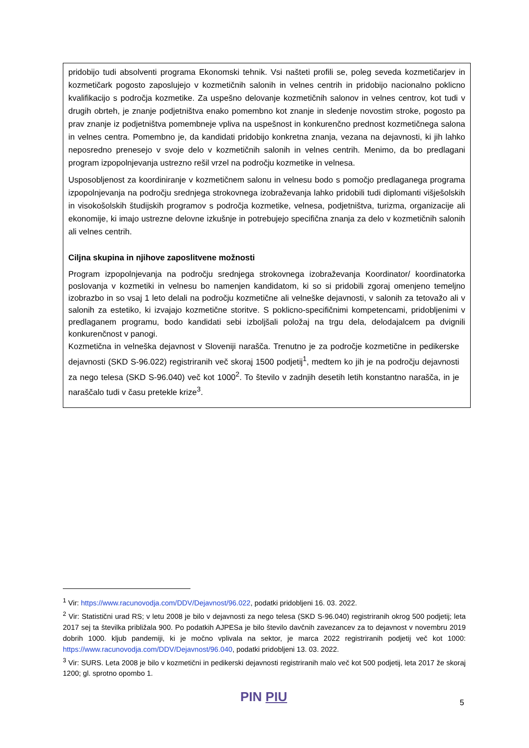pridobijo tudi absolventi programa Ekonomski tehnik. Vsi našteti profili se, poleg seveda kozmetičarjev in kozmetičark pogosto zaposlujejo v kozmetičnih salonih in velnes centrih in pridobijo nacionalno poklicno kvalifikacijo s področja kozmetike. Za uspešno delovanje kozmetičnih salonov in velnes centrov, kot tudi v drugih obrteh, je znanje podjetništva enako pomembno kot znanje in sledenje novostim stroke, pogosto pa prav znanje iz podjetništva pomembneje vpliva na uspešnost in konkurenčno prednost kozmetičnega salona in velnes centra. Pomembno je, da kandidati pridobijo konkretna znanja, vezana na dejavnosti, ki jih lahko neposredno prenesejo v svoje delo v kozmetičnih salonih in velnes centrih. Menimo, da bo predlagani program izpopolnjevanja ustrezno rešil vrzel na področju kozmetike in velnesa.
Usposobljenost za koordiniranje v kozmetičnem salonu in velnesu bodo s pomočjo predlaganega programa izpopolnjevanja na področju srednjega strokovnega izobraževanja lahko pridobili tudi diplomanti višješolskih in visokošolskih študijskih programov s področja kozmetike, velnesa, podjetništva, turizma, organizacije ali ekonomije, ki imajo ustrezne delovne izkušnje in potrebujejo specifična znanja za delo v kozmetičnih salonih ali velnes centrih.
Ciljna skupina in njihove zaposlitvene možnosti
Program izpopolnjevanja na področju srednjega strokovnega izobraževanja Koordinator/ koordinatorka poslovanja v kozmetiki in velnesu bo namenjen kandidatom, ki so si pridobili zgoraj omenjeno temeljno izobrazbo in so vsaj 1 leto delali na področju kozmetične ali velneške dejavnosti, v salonih za tetovažo ali v salonih za estetiko, ki izvajajo kozmetične storitve. S poklicno-specifičnimi kompetencami, pridobljenimi v predlaganem programu, bodo kandidati sebi izboljšali položaj na trgu dela, delodajalcem pa dvignili konkurenčnost v panogi.
Kozmetična in velneška dejavnost v Sloveniji narašča. Trenutno je za področje kozmetične in pedikerske dejavnosti (SKD S-96.022) registriranih več skoraj 1500 podjetij<sup>1</sup>, medtem ko jih je na področju dejavnosti za nego telesa (SKD S-96.040) več kot 1000<sup>2</sup>. To število v zadnjih desetih letih konstantno narašča, in je naraščalo tudi v času pretekle krize<sup>3</sup>.
<sup>1</sup> Vir: https://www.racunovodja.com/DDV/Dejavnost/96.022, podatki pridobljeni 16. 03. 2022.
<sup>2</sup> Vir: Statistični urad RS; v letu 2008 je bilo v dejavnosti za nego telesa (SKD S-96.040) registriranih okrog 500 podjetij; leta 2017 sej ta številka približala 900. Po podatkih AJPESa je bilo število davčnih zavezancev za to dejavnost v novembru 2019 dobrih 1000. kljub pandemiji, ki je močno vplivala na sektor, je marca 2022 registriranih podjetij več kot 1000: https://www.racunovodja.com/DDV/Dejavnost/96.040, podatki pridobljeni 13. 03. 2022.
<sup>3</sup> Vir: SURS. Leta 2008 je bilo v kozmetični in pedikerski dejavnosti registriranih malo več kot 500 podjetij, leta 2017 že skoraj 1200; gl. sprotno opombo 1.
PIN PIU 5